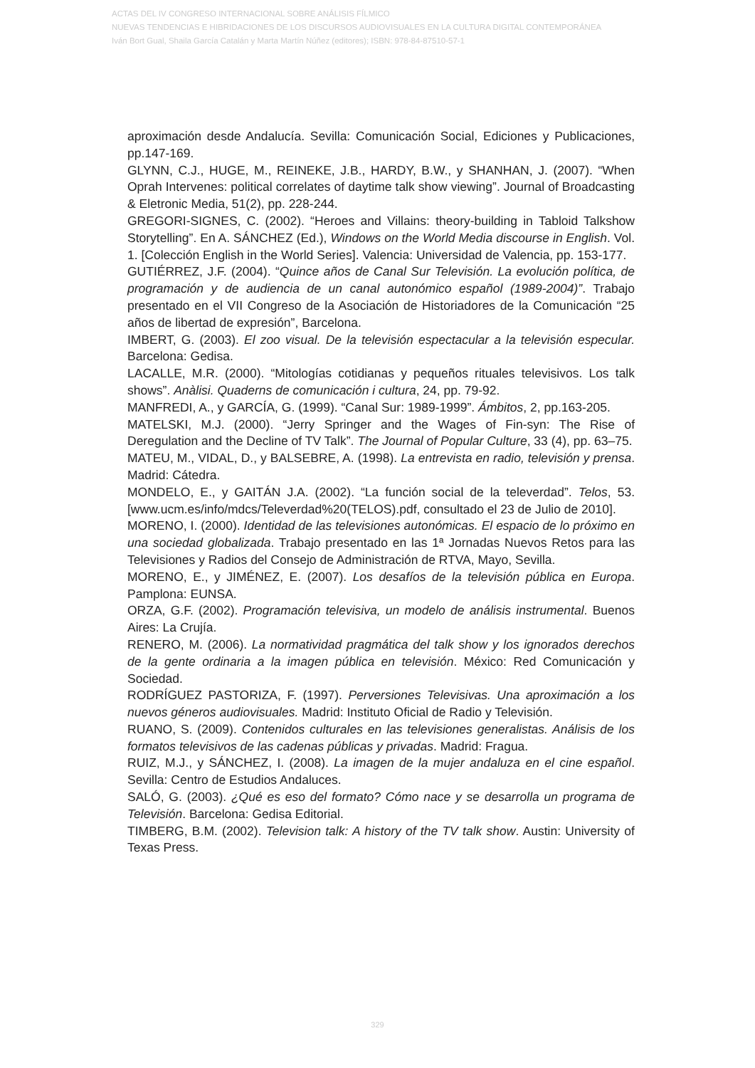ACTAS DEL IV CONGRESO INTERNACIONAL SOBRE ANÁLISIS FÍLMICO
NUEVAS TENDENCIAS E HIBRIDACIONES DE LOS DISCURSOS AUDIOVISUALES EN LA CULTURA DIGITAL CONTEMPORÁNEA
Iván Bort Gual, Shaila García Catalán y Marta Martín Núñez (editores); ISBN: 978-84-87510-57-1
aproximación desde Andalucía. Sevilla: Comunicación Social, Ediciones y Publicaciones, pp.147-169.
GLYNN, C.J., HUGE, M., REINEKE, J.B., HARDY, B.W., y SHANHAN, J. (2007). “When Oprah Intervenes: political correlates of daytime talk show viewing”. Journal of Broadcasting & Eletronic Media, 51(2), pp. 228-244.
GREGORI-SIGNES, C. (2002). “Heroes and Villains: theory-building in Tabloid Talkshow Storytelling”. En A. SÁNCHEZ (Ed.), Windows on the World Media discourse in English. Vol. 1. [Colección English in the World Series]. Valencia: Universidad de Valencia, pp. 153-177.
GUTIÉRREZ, J.F. (2004). “Quince años de Canal Sur Televisión. La evolución política, de programación y de audiencia de un canal autonómico español (1989-2004)”. Trabajo presentado en el VII Congreso de la Asociación de Historiadores de la Comunicación “25 años de libertad de expresión”, Barcelona.
IMBERT, G. (2003). El zoo visual. De la televisión espectacular a la televisión especular. Barcelona: Gedisa.
LACALLE, M.R. (2000). “Mitologías cotidianas y pequeños rituales televisivos. Los talk shows”. Anàlisi. Quaderns de comunicación i cultura, 24, pp. 79-92.
MANFREDI, A., y GARCÍA, G. (1999). “Canal Sur: 1989-1999”. Ámbitos, 2, pp.163-205.
MATELSKI, M.J. (2000). “Jerry Springer and the Wages of Fin-syn: The Rise of Deregulation and the Decline of TV Talk”. The Journal of Popular Culture, 33 (4), pp. 63–75.
MATEU, M., VIDAL, D., y BALSEBRE, A. (1998). La entrevista en radio, televisión y prensa. Madrid: Cátedra.
MONDELO, E., y GAITÁN J.A. (2002). “La función social de la televerdad”. Telos, 53. [www.ucm.es/info/mdcs/Televerdad%20(TELOS).pdf, consultado el 23 de Julio de 2010].
MORENO, I. (2000). Identidad de las televisiones autonómicas. El espacio de lo próximo en una sociedad globalizada. Trabajo presentado en las 1ª Jornadas Nuevos Retos para las Televisiones y Radios del Consejo de Administración de RTVA, Mayo, Sevilla.
MORENO, E., y JIMÉNEZ, E. (2007). Los desafíos de la televisión pública en Europa. Pamplona: EUNSA.
ORZA, G.F. (2002). Programación televisiva, un modelo de análisis instrumental. Buenos Aires: La Crujía.
RENERO, M. (2006). La normatividad pragmática del talk show y los ignorados derechos de la gente ordinaria a la imagen pública en televisión. México: Red Comunicación y Sociedad.
RODRÍGUEZ PASTORIZA, F. (1997). Perversiones Televisivas. Una aproximación a los nuevos géneros audiovisuales. Madrid: Instituto Oficial de Radio y Televisión.
RUANO, S. (2009). Contenidos culturales en las televisiones generalistas. Análisis de los formatos televisivos de las cadenas públicas y privadas. Madrid: Fragua.
RUIZ, M.J., y SÁNCHEZ, I. (2008). La imagen de la mujer andaluza en el cine español. Sevilla: Centro de Estudios Andaluces.
SALÓ, G. (2003). ¿Qué es eso del formato? Cómo nace y se desarrolla un programa de Televisión. Barcelona: Gedisa Editorial.
TIMBERG, B.M. (2002). Television talk: A history of the TV talk show. Austin: University of Texas Press.
329